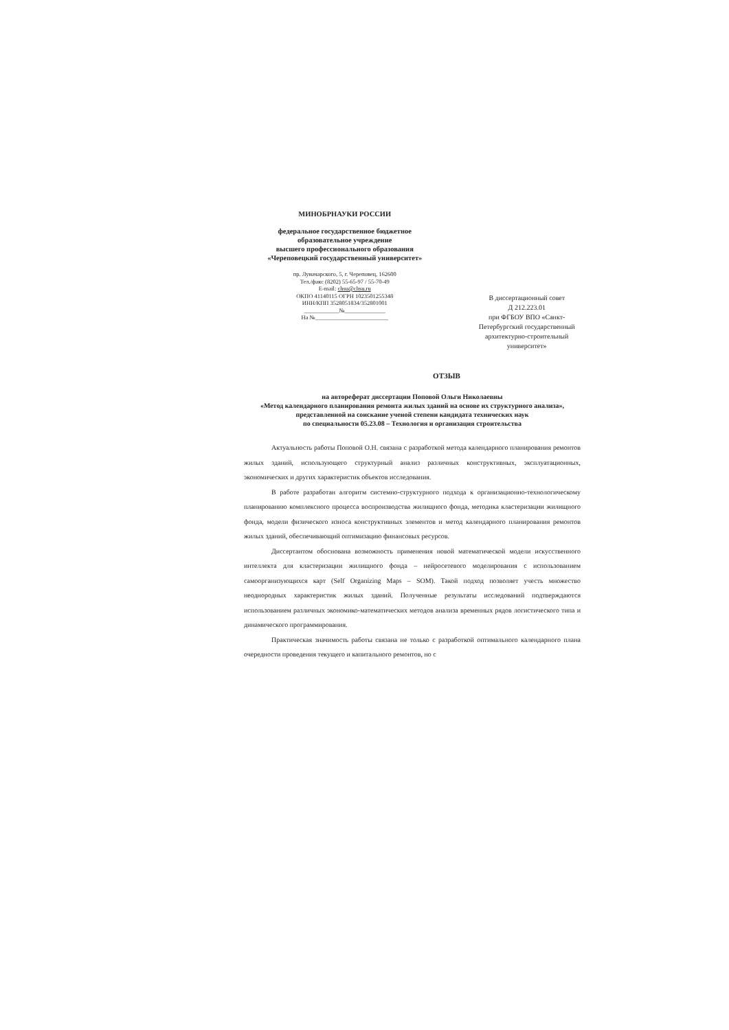МИНОБРНАУКИ РОССИИ
федеральное государственное бюджетное
образовательное учреждение
высшего профессионального образования
«Череповецкий государственный университет»
пр. Луначарского, 5, г. Череповец, 162600
Тел./факс (8202) 55-65-97 / 55-70-49
E-mail: chsu@chsu.ru
ОКПО 41140115 ОГРН 1023501255348
ИНН/КПП 3528051834/352801001
____________№______________
На №_________________________
В диссертационный совет
Д 212.223.01
при ФГБОУ ВПО «Санкт-Петербургский государственный архитектурно-строительный университет»
ОТЗЫВ
на автореферат диссертации Поповой Ольги Николаевны
«Метод календарного планирования ремонта жилых зданий на основе их структурного анализа»,
представленной на соискание ученой степени кандидата технических наук
по специальности 05.23.08 – Технология и организация строительства
Актуальность работы Поповой О.Н. связана с разработкой метода календарного планирования ремонтов жилых зданий, использующего структурный анализ различных конструктивных, эксплуатационных, экономических и других характеристик объектов исследования.
В работе разработан алгоритм системно-структурного подхода к организационно-технологическому планированию комплексного процесса воспроизводства жилищного фонда, методика кластеризации жилищного фонда, модели физического износа конструктивных элементов и метод календарного планирования ремонтов жилых зданий, обеспечивающий оптимизацию финансовых ресурсов.
Диссертантом обоснована возможность применения новой математической модели искусственного интеллекта для кластеризации жилищного фонда – нейросетевого моделирования с использованием самоорганизующихся карт (Self Organizing Maps – SOM). Такой подход позволяет учесть множество неоднородных характеристик жилых зданий. Полученные результаты исследований подтверждаются использованием различных экономико-математических методов анализа временных рядов логистического типа и динамического программирования.
Практическая значимость работы связана не только с разработкой оптимального календарного плана очередности проведения текущего и капитального ремонтов, но с